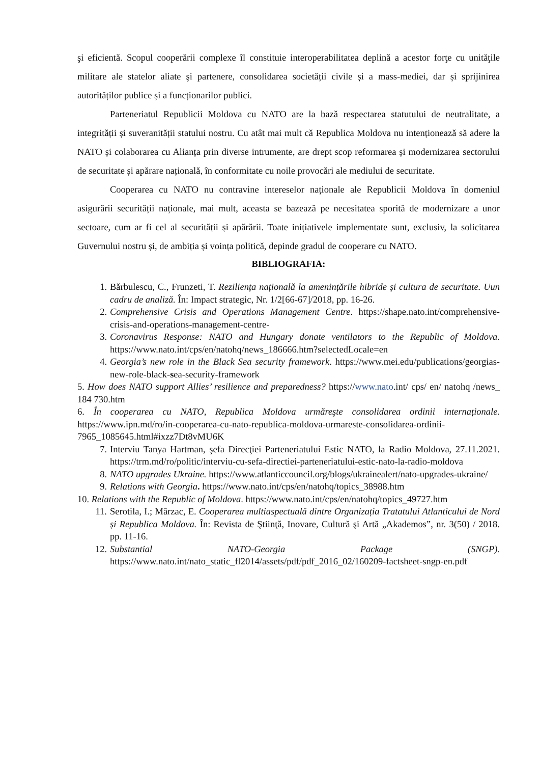şi eficientă. Scopul cooperării complexe îl constituie interoperabilitatea deplină a acestor forţe cu unităţile militare ale statelor aliate şi partenere, consolidarea societății civile și a mass-mediei, dar și sprijinirea autorităților publice și a funcționarilor publici.
Parteneriatul Republicii Moldova cu NATO are la bază respectarea statutului de neutralitate, a integrității și suveranității statului nostru. Cu atât mai mult că Republica Moldova nu intenționează să adere la NATO și colaborarea cu Alianța prin diverse intrumente, are drept scop reformarea și modernizarea sectorului de securitate și apărare națională, în conformitate cu noile provocări ale mediului de securitate.
Cooperarea cu NATO nu contravine intereselor naționale ale Republicii Moldova în domeniul asigurării securității naționale, mai mult, aceasta se bazează pe necesitatea sporită de modernizare a unor sectoare, cum ar fi cel al securității și apărării. Toate inițiativele implementate sunt, exclusiv, la solicitarea Guvernului nostru și, de ambiția și voința politică, depinde gradul de cooperare cu NATO.
BIBLIOGRAFIA:
1. Bărbulescu, C., Frunzeti, T. Reziliența națională la amenințările hibride și cultura de securitate. Uun cadru de analiză. În: Impact strategic, Nr. 1/2[66-67]/2018, pp. 16-26.
2. Comprehensive Crisis and Operations Management Centre. https://shape.nato.int/comprehensive-crisis-and-operations-management-centre-
3. Coronavirus Response: NATO and Hungary donate ventilators to the Republic of Moldova. https://www.nato.int/cps/en/natohq/news_186666.htm?selectedLocale=en
4. Georgia’s new role in the Black Sea security framework. https://www.mei.edu/publications/georgias-new-role-black-sea-security-framework
5. How does NATO support Allies’ resilience and preparedness? https://www.nato.int/ cps/ en/ natohq /news_ 184 730.htm
6. În cooperarea cu NATO, Republica Moldova urmăreşte consolidarea ordinii internaționale. https://www.ipn.md/ro/in-cooperarea-cu-nato-republica-moldova-urmareste-consolidarea-ordinii-7965_1085645.html#ixzz7Dt8vMU6K
7. Interviu Tanya Hartman, şefa Direcţiei Parteneriatului Estic NATO, la Radio Moldova, 27.11.2021. https://trm.md/ro/politic/interviu-cu-sefa-directiei-parteneriatului-estic-nato-la-radio-moldova
8. NATO upgrades Ukraine. https://www.atlanticcouncil.org/blogs/ukrainealert/nato-upgrades-ukraine/
9. Relations with Georgia. https://www.nato.int/cps/en/natohq/topics_38988.htm
10. Relations with the Republic of Moldova. https://www.nato.int/cps/en/natohq/topics_49727.htm
11. Serotila, I.; Mârzac, E. Cooperarea multiaspectuală dintre Organizația Tratatului Atlanticului de Nord și Republica Moldova. În: Revista de Ştiinţă, Inovare, Cultură şi Artă „Akademos”, nr. 3(50) / 2018. pp. 11-16.
12. Substantial NATO-Georgia Package (SNGP). https://www.nato.int/nato_static_fl2014/assets/pdf/pdf_2016_02/160209-factsheet-sngp-en.pdf